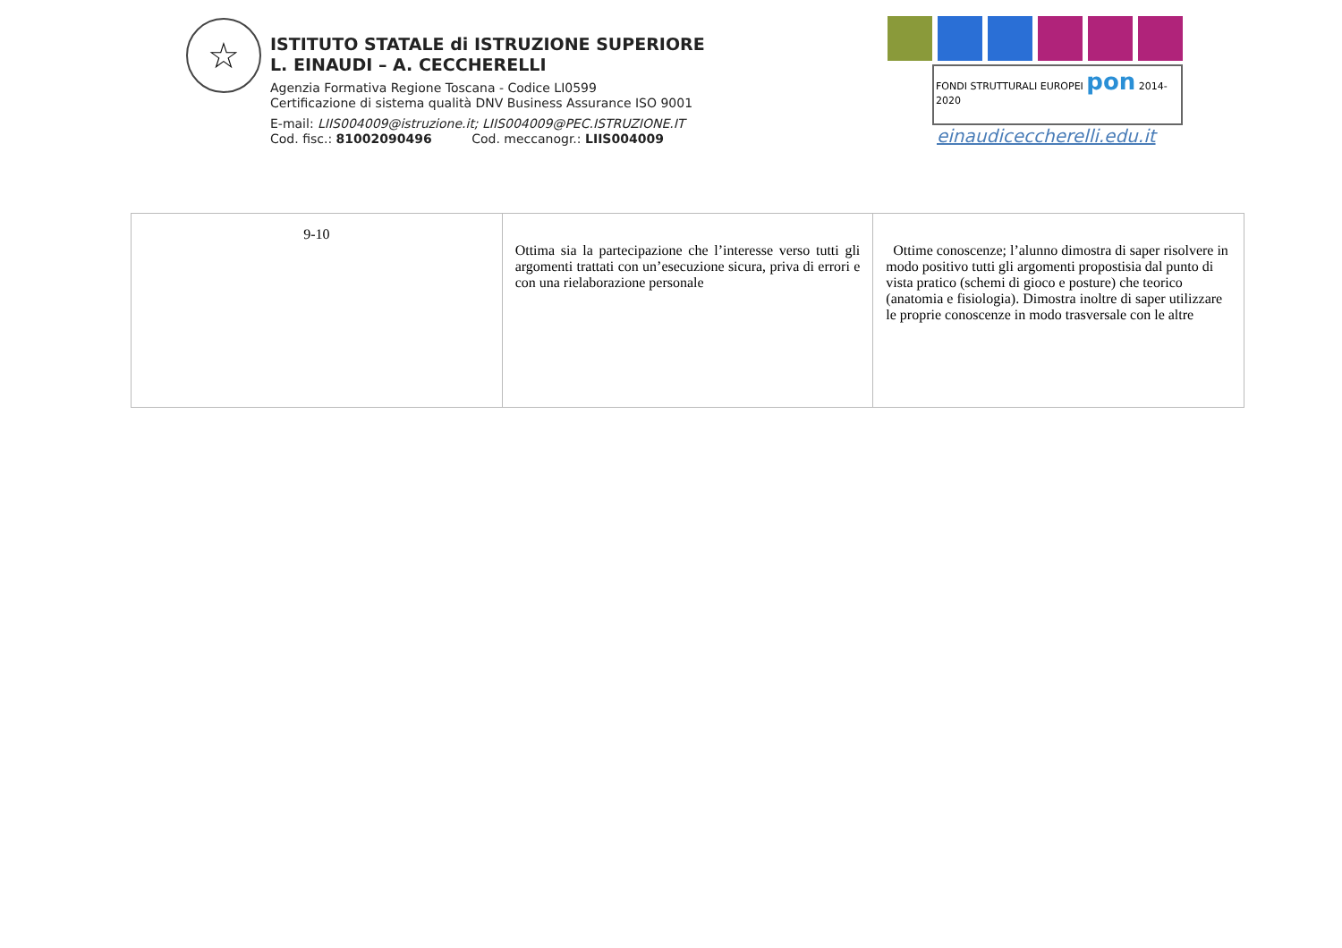☆
ISTITUTO STATALE di ISTRUZIONE SUPERIORE
L. EINAUDI – A. CECCHERELLI
Agenzia Formativa Regione Toscana - Codice LI0599
Certificazione di sistema qualità DNV Business Assurance ISO 9001
E-mail: LIIS004009@istruzione.it; LIIS004009@PEC.ISTRUZIONE.IT
Cod. fisc.: 81002090496 Cod. meccanogr.: LIIS004009
FONDI STRUTTURALI EUROPEI pon 2014-2020
einaudiceccherelli.edu.it
| 9-10 | Ottima sia la partecipazione che l’interesse verso tutti gli argomenti trattati con un’esecuzione sicura, priva di errori e con una rielaborazione personale | Ottime conoscenze; l’alunno dimostra di saper risolvere in modo positivo tutti gli argomenti propostisia dal punto di vista pratico (schemi di gioco e posture) che teorico (anatomia e fisiologia). Dimostra inoltre di saper utilizzare le proprie conoscenze in modo trasversale con le altre |